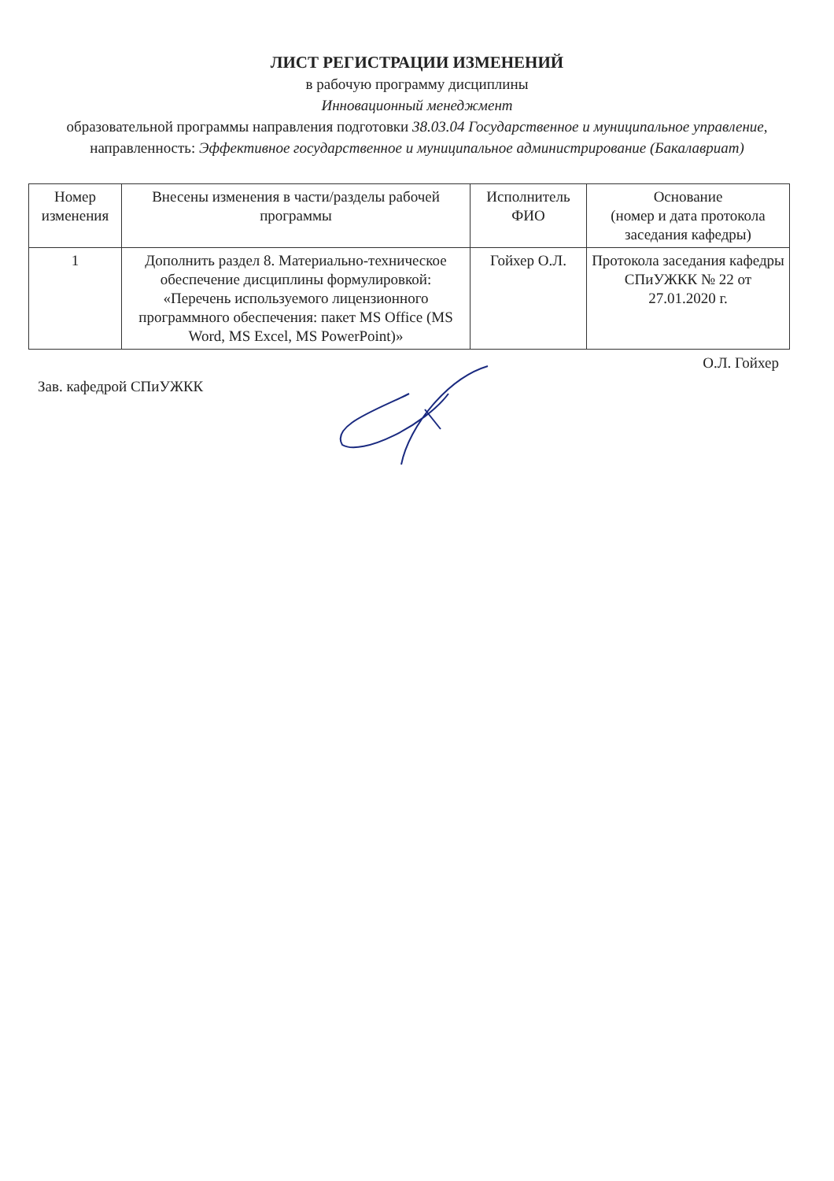ЛИСТ РЕГИСТРАЦИИ ИЗМЕНЕНИЙ
в рабочую программу дисциплины
Инновационный менеджмент
образовательной программы направления подготовки 38.03.04 Государственное и муниципальное управление, направленность: Эффективное государственное и муниципальное администрирование (Бакалавриат)
| Номер изменения | Внесены изменения в части/разделы рабочей программы | Исполнитель ФИО | Основание (номер и дата протокола заседания кафедры) |
| --- | --- | --- | --- |
| 1 | Дополнить раздел 8. Материально-техническое обеспечение дисциплины формулировкой: «Перечень используемого лицензионного программного обеспечения: пакет MS Office (MS Word, MS Excel, MS PowerPoint)» | Гойхер О.Л. | Протокола заседания кафедры СПиУЖКК № 22 от 27.01.2020 г. |
Зав. кафедрой СПиУЖКК
О.Л. Гойхер